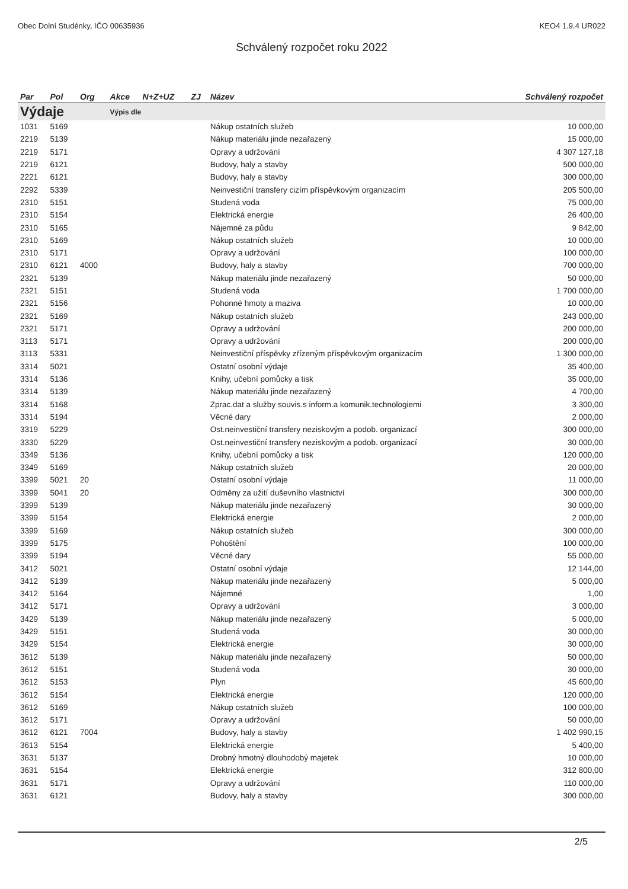Obec Dolní Studénky, IČO 00635936 KEO4 1.9.4 UR022
Schválený rozpočet roku 2022
| Par | Pol | Org | Akce | N+Z+UZ | ZJ | Název | Schválený rozpočet |
| --- | --- | --- | --- | --- | --- | --- | --- |
| Výdaje | | | Výpis dle | | | | |
| 1031 | 5169 | | | | | Nákup ostatních služeb | 10 000,00 |
| 2219 | 5139 | | | | | Nákup materiálu jinde nezařazený | 15 000,00 |
| 2219 | 5171 | | | | | Opravy a udržování | 4 307 127,18 |
| 2219 | 6121 | | | | | Budovy, haly a stavby | 500 000,00 |
| 2221 | 6121 | | | | | Budovy, haly a stavby | 300 000,00 |
| 2292 | 5339 | | | | | Neinvestiční transfery cizím příspěvkovým organizacím | 205 500,00 |
| 2310 | 5151 | | | | | Studená voda | 75 000,00 |
| 2310 | 5154 | | | | | Elektrická energie | 26 400,00 |
| 2310 | 5165 | | | | | Nájemné za půdu | 9 842,00 |
| 2310 | 5169 | | | | | Nákup ostatních služeb | 10 000,00 |
| 2310 | 5171 | | | | | Opravy a udržování | 100 000,00 |
| 2310 | 6121 | 4000 | | | | Budovy, haly a stavby | 700 000,00 |
| 2321 | 5139 | | | | | Nákup materiálu jinde nezařazený | 50 000,00 |
| 2321 | 5151 | | | | | Studená voda | 1 700 000,00 |
| 2321 | 5156 | | | | | Pohonné hmoty a maziva | 10 000,00 |
| 2321 | 5169 | | | | | Nákup ostatních služeb | 243 000,00 |
| 2321 | 5171 | | | | | Opravy a udržování | 200 000,00 |
| 3113 | 5171 | | | | | Opravy a udržování | 200 000,00 |
| 3113 | 5331 | | | | | Neinvestiční příspěvky zřízeným příspěvkovým organizacím | 1 300 000,00 |
| 3314 | 5021 | | | | | Ostatní osobní výdaje | 35 400,00 |
| 3314 | 5136 | | | | | Knihy, učební pomůcky a tisk | 35 000,00 |
| 3314 | 5139 | | | | | Nákup materiálu jinde nezařazený | 4 700,00 |
| 3314 | 5168 | | | | | Zprac.dat a služby souvis.s inform.a komunik.technologiemi | 3 300,00 |
| 3314 | 5194 | | | | | Věcné dary | 2 000,00 |
| 3319 | 5229 | | | | | Ost.neinvestiční transfery neziskovým a podob. organizací | 300 000,00 |
| 3330 | 5229 | | | | | Ost.neinvestiční transfery neziskovým a podob. organizací | 30 000,00 |
| 3349 | 5136 | | | | | Knihy, učební pomůcky a tisk | 120 000,00 |
| 3349 | 5169 | | | | | Nákup ostatních služeb | 20 000,00 |
| 3399 | 5021 | 20 | | | | Ostatní osobní výdaje | 11 000,00 |
| 3399 | 5041 | 20 | | | | Odměny za užití duševního vlastnictví | 300 000,00 |
| 3399 | 5139 | | | | | Nákup materiálu jinde nezařazený | 30 000,00 |
| 3399 | 5154 | | | | | Elektrická energie | 2 000,00 |
| 3399 | 5169 | | | | | Nákup ostatních služeb | 300 000,00 |
| 3399 | 5175 | | | | | Pohoštění | 100 000,00 |
| 3399 | 5194 | | | | | Věcné dary | 55 000,00 |
| 3412 | 5021 | | | | | Ostatní osobní výdaje | 12 144,00 |
| 3412 | 5139 | | | | | Nákup materiálu jinde nezařazený | 5 000,00 |
| 3412 | 5164 | | | | | Nájemné | 1,00 |
| 3412 | 5171 | | | | | Opravy a udržování | 3 000,00 |
| 3429 | 5139 | | | | | Nákup materiálu jinde nezařazený | 5 000,00 |
| 3429 | 5151 | | | | | Studená voda | 30 000,00 |
| 3429 | 5154 | | | | | Elektrická energie | 30 000,00 |
| 3612 | 5139 | | | | | Nákup materiálu jinde nezařazený | 50 000,00 |
| 3612 | 5151 | | | | | Studená voda | 30 000,00 |
| 3612 | 5153 | | | | | Plyn | 45 600,00 |
| 3612 | 5154 | | | | | Elektrická energie | 120 000,00 |
| 3612 | 5169 | | | | | Nákup ostatních služeb | 100 000,00 |
| 3612 | 5171 | | | | | Opravy a udržování | 50 000,00 |
| 3612 | 6121 | 7004 | | | | Budovy, haly a stavby | 1 402 990,15 |
| 3613 | 5154 | | | | | Elektrická energie | 5 400,00 |
| 3631 | 5137 | | | | | Drobný hmotný dlouhodobý majetek | 10 000,00 |
| 3631 | 5154 | | | | | Elektrická energie | 312 800,00 |
| 3631 | 5171 | | | | | Opravy a udržování | 110 000,00 |
| 3631 | 6121 | | | | | Budovy, haly a stavby | 300 000,00 |
2/5